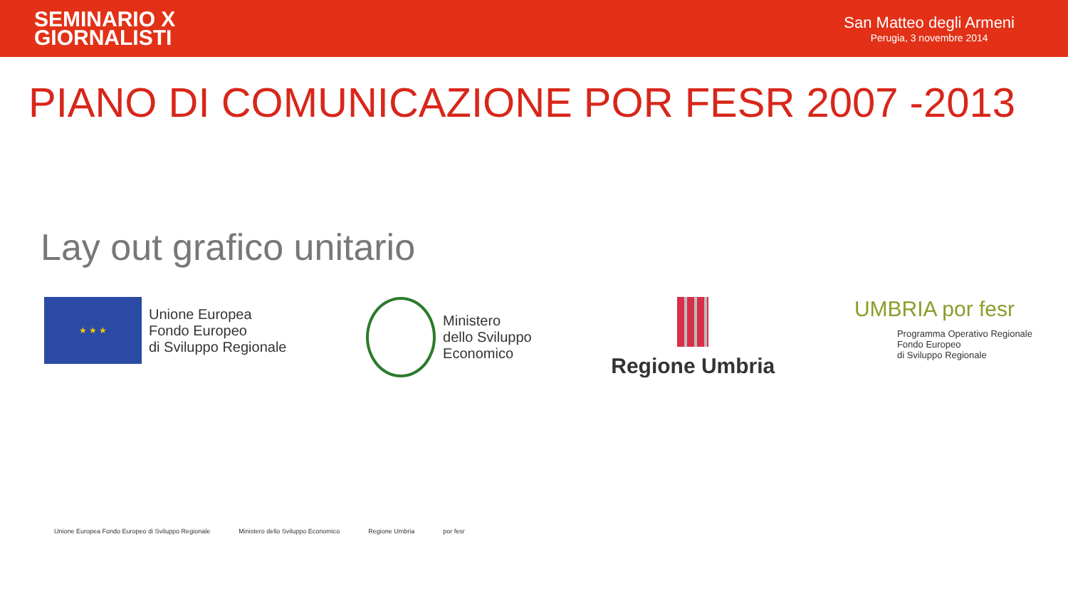SEMINARIO X
GIORNALISTI
San Matteo degli Armeni
Perugia, 3 novembre 2014
PIANO DI COMUNICAZIONE POR FESR 2007 -2013
Lay out grafico unitario
★ ★ ★
Unione Europea
Fondo Europeo
di Sviluppo Regionale
Ministero
dello Sviluppo
Economico
Regione Umbria UMBRIA por fesr
Programma Operativo Regionale
Fondo Europeo
di Sviluppo Regionale
Unione Europea Fondo Europeo di Sviluppo Regionale
Ministero dello Sviluppo Economico
Regione Umbria por fesr